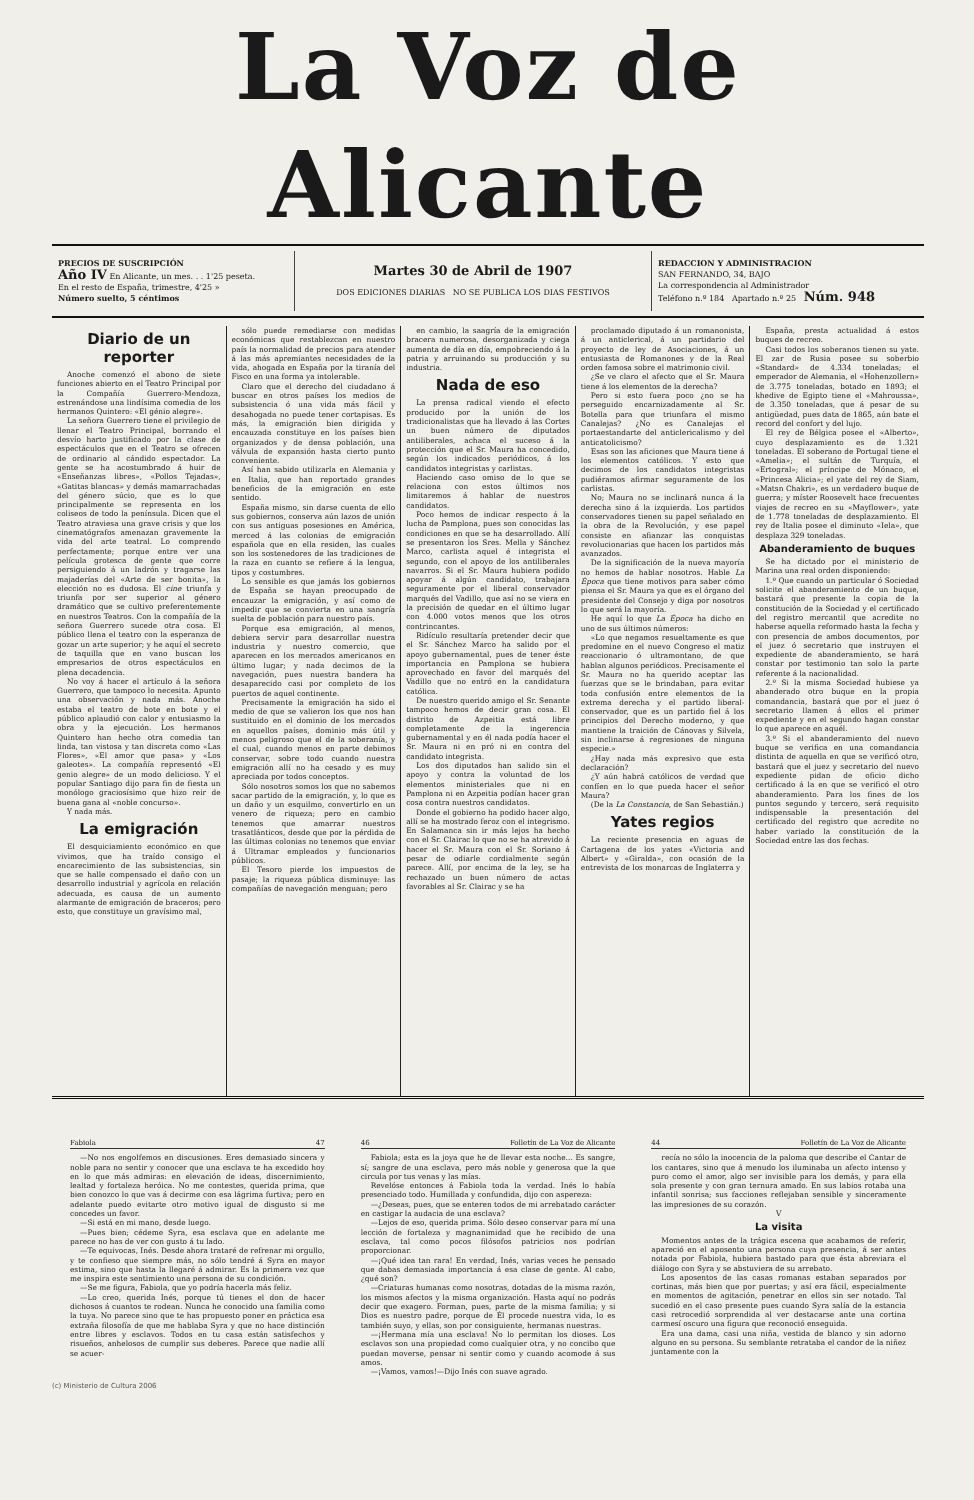La Voz de Alicante
PRECIOS DE SUSCRIPCIÓN
Año IV En Alicante, un mes. . . 1'25 peseta.
En el resto de España, trimestre, 4'25 »
Número suelto, 5 céntimos
Martes 30 de Abril de 1907
DOS EDICIONES DIARIAS NO SE PUBLICA LOS DIAS FESTIVOS
REDACCION Y ADMINISTRACION
SAN FERNANDO, 34, BAJO
La correspondencia al Administrador
Teléfono n.º 184 Apartado n.º 25 Núm. 948
Diario de un reporter
Anoche comenzó el abono de siete funciones abierto en el Teatro Principal por la Compañía Guerrero-Mendoza, estrenándose una lindísima comedia de los hermanos Quintero: «El génio alegre».
La señora Guerrero tiene el privilegio de llenar el Teatro Principal, borrando el desvío harto justificado por la clase de espectáculos que en el Teatro se ofrecen de ordinario al cándido espectador. La gente se ha acostumbrado á huir de «Enseñanzas libres», «Pollos Tejadas», «Gatitas blancas» y demás mamarrachadas del género súcio, que es lo que principalmente se representa en los coliseos de todo la península. Dicen que el Teatro atraviesa una grave crisis y que los cinematógrafos amenazan gravemente la vida del arte teatral. Lo comprendo perfectamente; porque entre ver una película grotesca de gente que corre persiguiendo á un ladrón y tragarse las majaderías del «Arte de ser bonita», la elección no es dudosa. El cine triunfa y triunfa por ser superior al género dramático que se cultivo preferentemente en nuestros Teatros. Con la compañía de la señora Guerrero sucede otra cosa. El público llena el teatro con la esperanza de gozar un arte superior; y he aquí el secreto de taquilla que en vano buscan los empresarios de otros espectáculos en plena decadencia.
No voy á hacer el artículo á la señora Guerrero, que tampoco lo necesita. Apunto una observación y nada más. Anoche estaba el teatro de bote en bote y el público aplaudió con calor y entusiasmo la obra y la ejecución. Los hermanos Quintero han hecho otra comedia tan linda, tan vistosa y tan discreta como «Las Flores», «El amor que pasa» y «Los galeotes». La compañía representó «El genio alegre» de un modo delicioso. Y el popular Santiago dijo para fin de fiesta un monólogo graciosísimo que hizo reir de buena gana al «noble concurso».
Y nada más.
La emigración
El desquiciamiento económico en que vivimos, que ha traído consigo el encarecimiento de las subsistencias, sin que se halle compensado el daño con un desarrollo industrial y agrícola en relación adecuada, es causa de un aumento alarmante de emigración de braceros; pero esto, que constituye un gravísimo mal,
sólo puede remediarse con medidas económicas que restablezcan en nuestro país la normalidad de precios para atender á las más apremiantes necesidades de la vida, ahogada en España por la tiranía del Fisco en una forma ya intolerable.
Claro que el derecho del ciudadano á buscar en otros países los medios de subsistencia ó una vida más fácil y desahogada no puede tener cortapisas. Es más, la emigración bien dirigida y encauzada constituye en los países bien organizados y de densa población, una válvula de expansión hasta cierto punto conveniente.
Así han sabido utilizarla en Alemania y en Italia, que han reportado grandes beneficios de la emigración en este sentido.
España mismo, sin darse cuenta de ello sus gobiernos, conserva aún lazos de unión con sus antiguas posesiones en América, merced á las colonias de emigración española que en ella residen, las cuales son los sostenedores de las tradiciones de la raza en cuanto se refiere á la lengua, tipos y costumbres.
Lo sensible es que jamás los gobiernos de España se hayan preocupado de encauzar la emigración, y así como de impedir que se convierta en una sangría suelta de población para nuestro país.
Porque esa emigración, al menos, debiera servir para desarrollar nuestra industria y nuestro comercio, que aparecen en los mercados americanos en último lugar; y nada decimos de la navegación, pues nuestra bandera ha desaparecido casi por completo de los puertos de aquel continente.
Precisamente la emigración ha sido el medio de que se valieron los que nos han sustituido en el dominio de los mercados en aquellos países, dominio más útil y menos peligroso que el de la soberanía, y el cual, cuando menos en parte debimos conservar, sobre todo cuando nuestra emigración allí no ha cesado y es muy apreciada por todos conceptos.
Sólo nosotros somos los que no sabemos sacar partido de la emigración, y, lo que es un daño y un esquilmo, convertirlo en un venero de riqueza; pero en cambio tenemos que amarrar nuestros trasatlánticos, desde que por la pérdida de las últimas colonias no tenemos que enviar á Ultramar empleados y funcionarios públicos.
El Tesoro pierde los impuestos de pasaje; la riqueza pública disminuye: las compañías de navegación menguan; pero
en cambio, la saagría de la emigración bracera numerosa, desorganizada y ciega aumenta de día en día, empobreciendo á la patria y arruinando su producción y su industria.
Nada de eso
La prensa radical viendo el efecto producido por la unión de los tradicionalistas que ha llevado á las Cortes un buen número de diputados antiliberales, achaca el suceso á la protección que el Sr. Maura ha concedido, según los indicados periódicos, á los candidatos integristas y carlistas.
Haciendo caso omiso de lo que se relaciona con estos últimos nos limitaremos á hablar de nuestros candidatos.
Poco hemos de indicar respecto á la lucha de Pamplona, pues son conocidas las condiciones en que se ha desarrollado. Allí se presentaron los Sres. Mella y Sánchez Marco, carlista aquel é integrista el segundo, con el apoyo de los antiliberales navarros. Si el Sr. Maura hubiera podido apoyar á algún candidato, trabajara seguramente por el liberal conservador marqués del Vadillo, que así no se viera en la precisión de quedar en el último lugar con 4.000 votos menos que los otros contrincantes.
Ridículo resultaría pretender decir que el Sr. Sánchez Marco ha salido por el apoyo gubernamental, pues de tener éste importancia en Pamplona se hubiera aprovechado en favor del marqués del Vadillo que no entró en la candidatura católica.
De nuestro querido amigo el Sr. Senante tampoco hemos de decir gran cosa. El distrito de Azpeitia está libre completamente de la ingerencia gubernamental y en él nada podía hacer el Sr. Maura ni en pró ni en contra del candidato integrista.
Los dos diputados han salido sin el apoyo y contra la voluntad de los elementos ministeriales que ni en Pamplona ni en Azpeitia podían hacer gran cosa contra nuestros candidatos.
Donde el gobierno ha podido hacer algo, allí se ha mostrado feroz con el integrismo. En Salamanca sin ir más lejos ha hecho con el Sr. Clairac lo que no se ha atrevido á hacer el Sr. Maura con el Sr. Soriano á pesar de odiarle cordialmente según parece. Allí, por encima de la ley, se ha rechazado un buen número de actas favorables al Sr. Clairac y se ha
proclamado diputado á un romanonista, á un anticlerical, á un partidario del proyecto de ley de Asociaciones, á un entusiasta de Romanones y de la Real orden famosa sobre el matrimonio civil.
¿Se ve claro el afecto que el Sr. Maura tiene á los elementos de la derecha?
Pero si esto fuera poco ¿no se ha perseguido encarnizadamente al Sr. Botella para que triunfara el mismo Canalejas? ¿No es Canalejas el portaestandarte del anticlericalismo y del anticatolicismo?
Esas son las aficiones que Maura tiene á los elementos católicos. Y esto que decimos de los candidatos integristas pudiéramos afirmar seguramente de los carlistas.
No; Maura no se inclinará nunca á la derecha sino á la izquierda. Los partidos conservadores tienen su papel señalado en la obra de la Revolución, y ese papel consiste en afianzar las conquistas revolucionarias que hacen los partidos más avanzados.
De la significación de la nueva mayoría no hemos de hablar nosotros. Hable La Época que tiene motivos para saber cómo piensa el Sr. Maura ya que es el órgano del presidente del Consejo y diga por nosotros lo que será la mayoría.
He aquí lo que La Época ha dicho en uno de sus últimos números:
«Lo que negamos resueltamente es que predomine en el nuevo Congreso el matiz reaccionario ó ultramontano, de que hablan algunos periódicos. Precisamente el Sr. Maura no ha querido aceptar las fuerzas que se le brindaban, para evitar toda confusión entre elementos de la extrema derecha y el partido liberal-conservador, que es un partido fiel á los principios del Derecho moderno, y que mantiene la traición de Cánovas y Silvela, sin inclinarse á regresiones de ninguna especie.»
¿Hay nada más expresivo que esta declaración?
¿Y aún habrá católicos de verdad que confíen en lo que pueda hacer el señor Maura?
(De la La Constancia, de San Sebastián.)
Yates regios
La reciente presencia en aguas de Cartagena de los yates «Victoria and Albert» y «Giralda», con ocasión de la entrevista de los monarcas de Inglaterra y
España, presta actualidad á estos buques de recreo.
Casi todos los soberanos tienen su yate. El zar de Rusia posee su soberbio «Standard» de 4.334 toneladas; el emperador de Alemania, el «Hohenzollern» de 3.775 toneladas, botado en 1893; el khedive de Egipto tiene el «Mahroussa», de 3.350 toneladas, que á pesar de su antigüedad, pues data de 1865, aún bate el record del confort y del lujo.
El rey de Bélgica posee el «Alberto», cuyo desplazamiento es de 1.321 toneladas. El soberano de Portugal tiene el «Amelia»; el sultán de Turquía, el «Ertogral»; el príncipe de Mónaco, el «Princesa Alicia»; el yate del rey de Siam, «Matsn Chakri», es un verdadero buque de guerra; y míster Roosevelt hace frecuentes viajes de recreo en su «Mayflower», yate de 1.778 toneladas de desplazamiento. El rey de Italia posee el diminuto «Iela», que desplaza 329 toneladas.
Abanderamiento de buques
Se ha dictado por el ministerio de Marina una real orden disponiendo:
1.º Que cuando un particular ó Sociedad solicite el abanderamiento de un buque, bastará que presente la copia de la constitución de la Sociedad y el certificado del registro mercantil que acredite no haberse aquella reformado hasta la fecha y con presencia de ambos documentos, por el juez ó secretario que instruyen el expediente de abanderamiento, se hará constar por testimonio tan solo la parte referente á la nacionalidad.
2.º Si la misma Sociedad hubiese ya abanderado otro buque en la propia comandancia, bastará que por el juez ó secretario llamen á ellos el primer expediente y en el segundo hagan constar lo que aparece en aquél.
3.º Si el abanderamiento del nuevo buque se verifica en una comandancia distinta de aquella en que se verificó otro, bastará que el juez y secretario del nuevo expediente pidan de oficio dicho certificado á la en que se verificó el otro abanderamiento. Para los fines de los puntos segundo y tercero, será requisito indispensable la presentación del certificado del registro que acredite no haber variado la constitución de la Sociedad entre las dos fechas.
Fabiola 47
—No nos engolfemos en discusiones. Eres demasiado sincera y noble para no sentir y conocer que una esclava te ha excedido hoy en lo que más admiras: en elevación de ideas, discernimiento, lealtad y fortaleza heróica. No me contestes, querida prima, que bien conozco lo que vas á decirme con esa lágrima furtiva; pero en adelante puedo evitarte otro motivo igual de disgusto si me concedes un favor.
—Si está en mi mano, desde luego.
—Pues bien; cédeme Syra, esa esclava que en adelante me parece no has de ver con gusto á tu lado.
—Te equivocas, Inés. Desde ahora trataré de refrenar mi orgullo, y te confieso que siempre más, no sólo tendré á Syra en mayor estima, sino que hasta la llegaré á admirar. Es la primera vez que me inspira este sentimiento una persona de su condición.
—Se me figura, Fabiola, que yo podría hacerla más feliz.
—Lo creo, querida Inés, porque tú tienes el don de hacer dichosos á cuantos te rodean. Nunca he conocido una familia como la tuya. No parece sino que te has propuesto poner en práctica esa extraña filosofía de que me hablaba Syra y que no hace distinción entre libres y esclavos. Todos en tu casa están satisfechos y risueños, anhelosos de cumplir sus deberes. Parece que nadie allí se acuer-
46 Folletín de La Voz de Alicante
Fabiola; esta es la joya que he de llevar esta noche... Es sangre, sí; sangre de una esclava, pero más noble y generosa que la que circula por tus venas y las mías.
Revelóse entonces á Fabiola toda la verdad. Inés lo había presenciado todo. Humillada y confundida, dijo con aspereza:
—¿Deseas, pues, que se enteren todos de mi arrebatado carácter en castigar la audacia de una esclava?
—Lejos de eso, querida prima. Sólo deseo conservar para mí una lección de fortaleza y magnanimidad que he recibido de una esclava, tal como pocos filósofos patricios nos podrían proporcionar.
—¡Qué idea tan rara! En verdad, Inés, varias veces he pensado que dabas demasiada importancia á esa clase de gente. Al cabo, ¿qué son?
—Criaturas humanas como nosotras, dotadas de la misma razón, los mismos afectos y la misma organización. Hasta aquí no podrás decir que exagero. Forman, pues, parte de la misma familia; y si Dios es nuestro padre, porque de Él procede nuestra vida, lo es también suyo, y ellas, son por consiguiente, hermanas nuestras.
—¡Hermana mía una esclava! No lo permitan los dioses. Los esclavos son una propiedad como cualquier otra, y no concibo que puedan moverse, pensar ni sentir como y cuando acomode á sus amos.
—¡Vamos, vamos!—Dijo Inés con suave agrado.
44 Folletín de La Voz de Alicante
recía no sólo la inocencia de la paloma que describe el Cantar de los cantares, sino que á menudo los iluminaba un afecto intenso y puro como el amor, algo ser invisible para los demás, y para ella sola presente y con gran ternura amado. En sus labios rotaba una infantil sonrisa; sus facciones reflejaban sensible y sinceramente las impresiones de su corazón.
V
La visita
Momentos antes de la trágica escena que acabamos de referir, apareció en el aposento una persona cuya presencia, á ser antes notada por Fabiola, hubiera bastado para que ésta abreviara el diálogo con Syra y se abstuviera de su arrebato.
Los aposentos de las casas romanas estaban separados por cortinas, más bien que por puertas; y así era fácil, especialmente en momentos de agitación, penetrar en ellos sin ser notado. Tal sucedió en el caso presente pues cuando Syra salía de la estancia casi retrocedió sorprendida al ver destacarse ante una cortina carmesí oscuro una figura que reconoció enseguida.
Era una dama, casi una niña, vestida de blanco y sin adorno alguno en su persona. Su semblante retrataba el candor de la niñez juntamente con la
(c) Ministerio de Cultura 2006